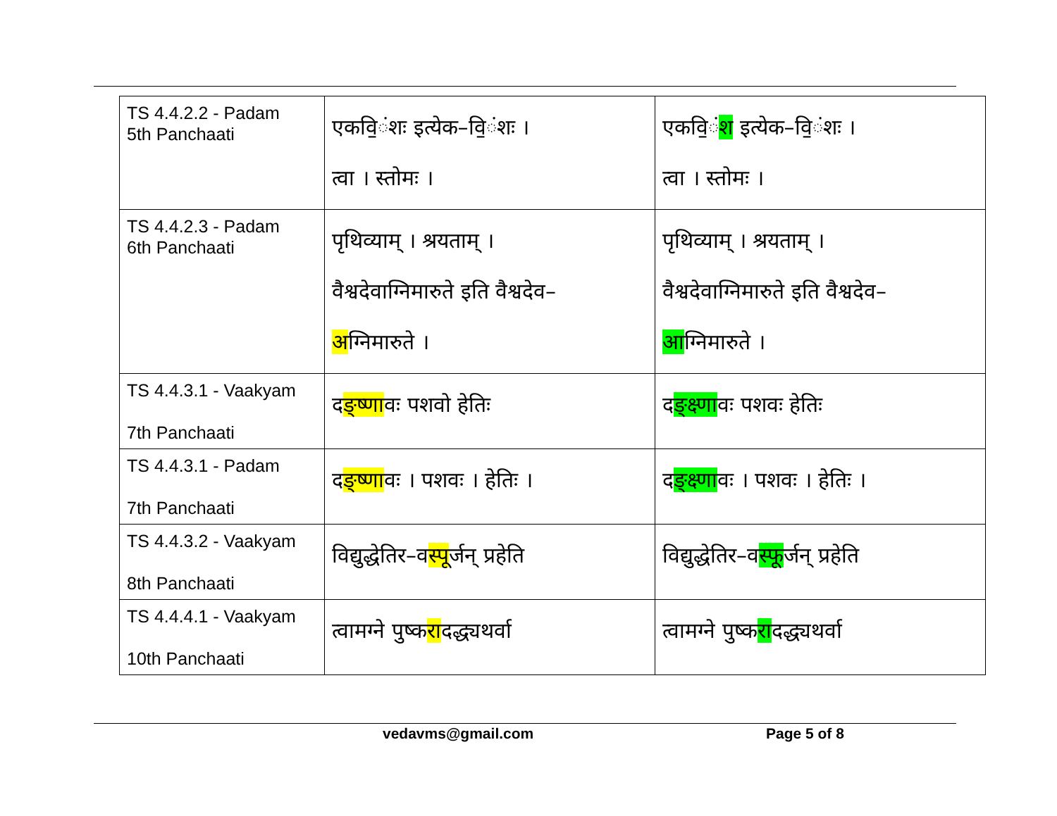| TS 4.4.2.2 - Padam 5th Panchaati | एकवि॒ंश ः इत्येक–वि॒ंशः । त्वा । स्तोमः । | एकवि॒ं श इत्येक–वि॒ंशः । त्वा । स्तोमः । |
| TS 4.4.2.3 - Padam 6th Panchaati | पृथिव्याम् । श्रयताम् । वैश्वदेवाग्निमारुते इति वैश्वदेव– अ ग्निमारुते । | पृथिव्याम् । श्रयताम् । वैश्वदेवाग्निमारुते इति वैश्वदेव– आ ग्निमारुते । |
| TS 4.4.3.1 - Vaakyam 7th Panchaati | द ङ्ष्णा वः पशवो हेतिः | द ङ्क्ष्णा वः पशवः हेतिः |
| TS 4.4.3.1 - Padam 7th Panchaati | द ङ्ष्णा वः । पशवः । हेतिः । | द ङ्क्ष्णा वः । पशवः । हेतिः । |
| TS 4.4.3.2 - Vaakyam 8th Panchaati | विद्युद्धेतिर–व स्पू र्जन् प्रहेति | विद्युद्धेतिर–व स्फू र्जन् प्रहेति |
| TS 4.4.4.1 - Vaakyam 10th Panchaati | त्वामग्ने पुष्क रा दद्ध्यथर्वा | त्वामग्ने पुष्क रा दद्ध्यथर्वा |
vedavms@gmail.com Page 5 of 8